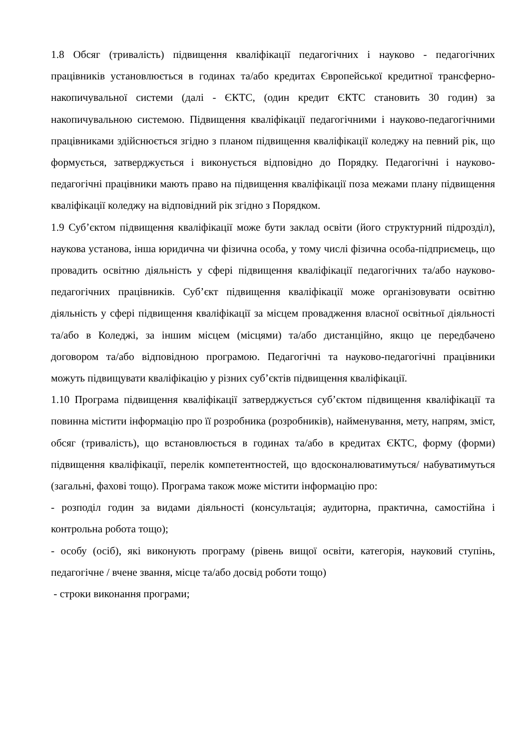1.8 Обсяг (тривалість) підвищення кваліфікації педагогічних і науково - педагогічних працівників установлюється в годинах та/або кредитах Європейської кредитної трансферно-накопичувальної системи (далі - ЄКТС, (один кредит ЄКТС становить 30 годин) за накопичувальною системою. Підвищення кваліфікації педагогічними і науково-педагогічними працівниками здійснюється згідно з планом підвищення кваліфікації коледжу на певний рік, що формується, затверджується і виконується відповідно до Порядку. Педагогічні і науково-педагогічні працівники мають право на підвищення кваліфікації поза межами плану підвищення кваліфікації коледжу на відповідний рік згідно з Порядком.
1.9 Суб’єктом підвищення кваліфікації може бути заклад освіти (його структурний підрозділ), наукова установа, інша юридична чи фізична особа, у тому числі фізична особа-підприємець, що провадить освітню діяльність у сфері підвищення кваліфікації педагогічних та/або науково-педагогічних працівників. Суб’єкт підвищення кваліфікації може організовувати освітню діяльність у сфері підвищення кваліфікації за місцем провадження власної освітньої діяльності та/або в Коледжі, за іншим місцем (місцями) та/або дистанційно, якщо це передбачено договором та/або відповідною програмою. Педагогічні та науково-педагогічні працівники можуть підвищувати кваліфікацію у різних суб’єктів підвищення кваліфікації.
1.10 Програма підвищення кваліфікації затверджується суб’єктом підвищення кваліфікації та повинна містити інформацію про її розробника (розробників), найменування, мету, напрям, зміст, обсяг (тривалість), що встановлюється в годинах та/або в кредитах ЄКТС, форму (форми) підвищення кваліфікації, перелік компетентностей, що вдосконалюватимуться/ набуватимуться (загальні, фахові тощо). Програма також може містити інформацію про:
- розподіл годин за видами діяльності (консультація; аудиторна, практична, самостійна і контрольна робота тощо);
- особу (осіб), які виконують програму (рівень вищої освіти, категорія, науковий ступінь, педагогічне / вчене звання, місце та/або досвід роботи тощо)
- строки виконання програми;